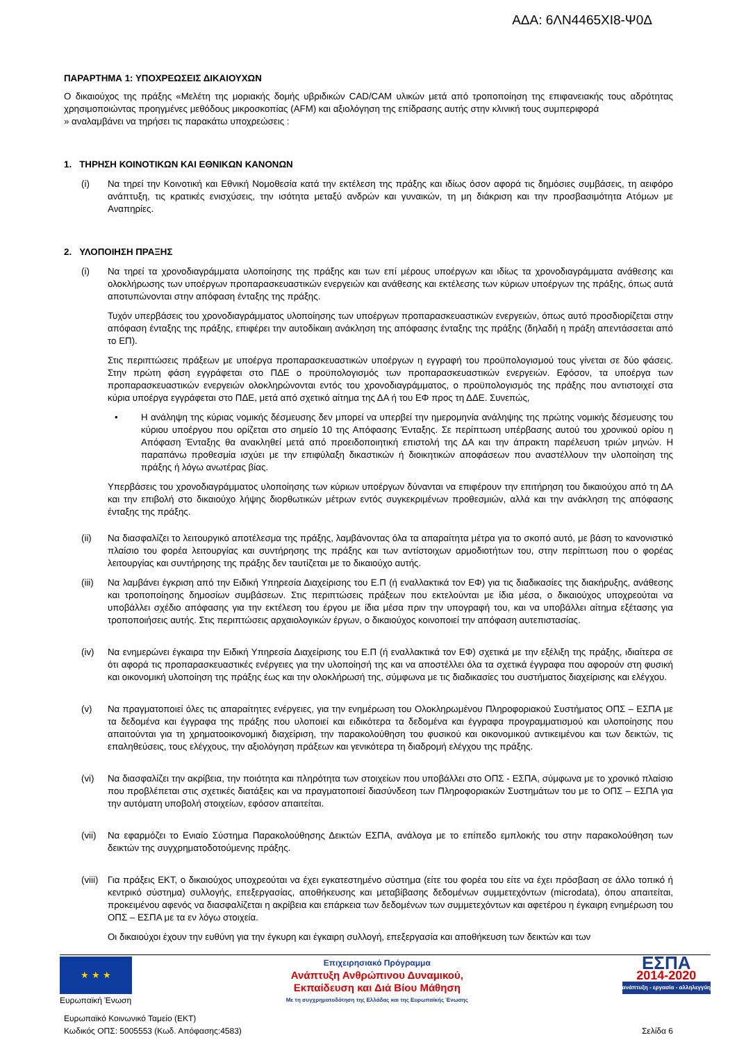ΑΔΑ: 6ΛΝ4465ΧΙ8-Ψ0Δ
ΠΑΡΑΡΤΗΜΑ 1: ΥΠΟΧΡΕΩΣΕΙΣ ΔΙΚΑΙΟΥΧΩΝ
Ο δικαιούχος της πράξης «Μελέτη της μοριακής δομής υβριδικών CAD/CAM υλικών μετά από τροποποίηση της επιφανειακής τους αδρότητας χρησιμοποιώντας προηγμένες μεθόδους μικροσκοπίας (AFM) και αξιολόγηση της επίδρασης αυτής στην κλινική τους συμπεριφορά
» αναλαμβάνει να τηρήσει τις παρακάτω υποχρεώσεις :
1. ΤΗΡΗΣΗ ΚΟΙΝΟΤΙΚΩΝ ΚΑΙ ΕΘΝΙΚΩΝ ΚΑΝΟΝΩΝ
(i) Να τηρεί την Κοινοτική και Εθνική Νομοθεσία κατά την εκτέλεση της πράξης και ιδίως όσον αφορά τις δημόσιες συμβάσεις, τη αειφόρο ανάπτυξη, τις κρατικές ενισχύσεις, την ισότητα μεταξύ ανδρών και γυναικών, τη μη διάκριση και την προσβασιμότητα Ατόμων με Αναπηρίες.
2. ΥΛΟΠΟΙΗΣΗ ΠΡΑΞΗΣ
(i) Να τηρεί τα χρονοδιαγράμματα υλοποίησης της πράξης και των επί μέρους υποέργων και ιδίως τα χρονοδιαγράμματα ανάθεσης και ολοκλήρωσης των υποέργων προπαρασκευαστικών ενεργειών και ανάθεσης και εκτέλεσης των κύριων υποέργων της πράξης, όπως αυτά αποτυπώνονται στην απόφαση ένταξης της πράξης.
Τυχόν υπερβάσεις του χρονοδιαγράμματος υλοποίησης των υποέργων προπαρασκευαστικών ενεργειών, όπως αυτό προσδιορίζεται στην απόφαση ένταξης της πράξης, επιφέρει την αυτοδίκαιη ανάκληση της απόφασης ένταξης της πράξης (δηλαδή η πράξη απεντάσσεται από το ΕΠ).
Στις περιπτώσεις πράξεων με υποέργα προπαρασκευαστικών υποέργων η εγγραφή του προϋπολογισμού τους γίνεται σε δύο φάσεις. Στην πρώτη φάση εγγράφεται στο ΠΔΕ ο προϋπολογισμός των προπαρασκευαστικών ενεργειών. Εφόσον, τα υποέργα των προπαρασκευαστικών ενεργειών ολοκληρώνονται εντός του χρονοδιαγράμματος, ο προϋπολογισμός της πράξης που αντιστοιχεί στα κύρια υποέργα εγγράφεται στο ΠΔΕ, μετά από σχετικό αίτημα της ΔΑ ή του ΕΦ προς τη ΔΔΕ. Συνεπώς,
• Η ανάληψη της κύριας νομικής δέσμευσης δεν μπορεί να υπερβεί την ημερομηνία ανάληψης της πρώτης νομικής δέσμευσης του κύριου υποέργου που ορίζεται στο σημείο 10 της Απόφασης Ένταξης. Σε περίπτωση υπέρβασης αυτού του χρονικού ορίου η Απόφαση Ένταξης θα ανακληθεί μετά από προειδοποιητική επιστολή της ΔΑ και την άπρακτη παρέλευση τριών μηνών. Η παραπάνω προθεσμία ισχύει με την επιφύλαξη δικαστικών ή διοικητικών αποφάσεων που αναστέλλουν την υλοποίηση της πράξης ή λόγω ανωτέρας βίας.
Υπερβάσεις του χρονοδιαγράμματος υλοποίησης των κύριων υποέργων δύνανται να επιφέρουν την επιτήρηση του δικαιούχου από τη ΔΑ και την επιβολή στο δικαιούχο λήψης διορθωτικών μέτρων εντός συγκεκριμένων προθεσμιών, αλλά και την ανάκληση της απόφασης ένταξης της πράξης.
(ii) Να διασφαλίζει το λειτουργικό αποτέλεσμα της πράξης, λαμβάνοντας όλα τα απαραίτητα μέτρα για το σκοπό αυτό, με βάση το κανονιστικό πλαίσιο του φορέα λειτουργίας και συντήρησης της πράξης και των αντίστοιχων αρμοδιοτήτων του, στην περίπτωση που ο φορέας λειτουργίας και συντήρησης της πράξης δεν ταυτίζεται με το δικαιούχο αυτής.
(iii)
Να λαμβάνει έγκριση από την Ειδική Υπηρεσία Διαχείρισης του Ε.Π (ή εναλλακτικά τον ΕΦ) για τις διαδικασίες της διακήρυξης, ανάθεσης και τροποποίησης δημοσίων συμβάσεων. Στις περιπτώσεις πράξεων που εκτελούνται με ίδια μέσα, ο δικαιούχος υποχρεούται να υποβάλλει σχέδιο απόφασης για την εκτέλεση του έργου με ίδια μέσα πριν την υπογραφή του, και να υποβάλλει αίτημα εξέτασης για τροποποιήσεις αυτής. Στις περιπτώσεις αρχαιολογικών έργων, ο δικαιούχος κοινοποιεί την απόφαση αυτεπιστασίας.
(iv) Να ενημερώνει έγκαιρα την Ειδική Υπηρεσία Διαχείρισης του Ε.Π (ή εναλλακτικά τον ΕΦ) σχετικά με την εξέλιξη της πράξης, ιδιαίτερα σε ότι αφορά τις προπαρασκευαστικές ενέργειες για την υλοποίησή της και να αποστέλλει όλα τα σχετικά έγγραφα που αφορούν στη φυσική και οικονομική υλοποίηση της πράξης έως και την ολοκλήρωσή της, σύμφωνα με τις διαδικασίες του συστήματος διαχείρισης και ελέγχου.
(v) Να πραγματοποιεί όλες τις απαραίτητες ενέργειες, για την ενημέρωση του Ολοκληρωμένου Πληροφοριακού Συστήματος ΟΠΣ – ΕΣΠΑ με τα δεδομένα και έγγραφα της πράξης που υλοποιεί και ειδικότερα τα δεδομένα και έγγραφα προγραμματισμού και υλοποίησης που απαιτούνται για τη χρηματοοικονομική διαχείριση, την παρακολούθηση του φυσικού και οικονομικού αντικειμένου και των δεικτών, τις επαληθεύσεις, τους ελέγχους, την αξιολόγηση πράξεων και γενικότερα τη διαδρομή ελέγχου της πράξης.
(vi) Να διασφαλίζει την ακρίβεια, την ποιότητα και πληρότητα των στοιχείων που υποβάλλει στο ΟΠΣ - ΕΣΠΑ, σύμφωνα με το χρονικό πλαίσιο που προβλέπεται στις σχετικές διατάξεις και να πραγματοποιεί διασύνδεση των Πληροφοριακών Συστημάτων του με το ΟΠΣ – ΕΣΠΑ για την αυτόματη υποβολή στοιχείων, εφόσον απαιτείται.
(vii)
Να εφαρμόζει το Ενιαίο Σύστημα Παρακολούθησης Δεικτών ΕΣΠΑ, ανάλογα με το επίπεδο εμπλοκής του στην παρακολούθηση των δεικτών της συγχρηματοδοτούμενης πράξης.
(viii)
Για πράξεις ΕΚΤ, ο δικαιούχος υποχρεούται να έχει εγκατεστημένο σύστημα (είτε του φορέα του είτε να έχει πρόσβαση σε άλλο τοπικό ή κεντρικό σύστημα) συλλογής, επεξεργασίας, αποθήκευσης και μεταβίβασης δεδομένων συμμετεχόντων (microdata), όπου απαιτείται, προκειμένου αφενός να διασφαλίζεται η ακρίβεια και επάρκεια των δεδομένων των συμμετεχόντων και αφετέρου η έγκαιρη ενημέρωση του ΟΠΣ – ΕΣΠΑ με τα εν λόγω στοιχεία.
Οι δικαιούχοι έχουν την ευθύνη για την έγκυρη και έγκαιρη συλλογή, επεξεργασία και αποθήκευση των δεικτών και των
★ ★ ★
Ευρωπαϊκή Ένωση
Επιχειρησιακό Πρόγραμμα
Ανάπτυξη Ανθρώπινου Δυναμικού,
Εκπαίδευση και Διά Βίου Μάθηση
Με τη συγχρηματοδότηση της Ελλάδας και της Ευρωπαϊκής Ένωσης
ΕΣΠΑ
2014-2020
ανάπτυξη - εργασία - αλληλεγγύη
Ευρωπαϊκό Κοινωνικό Ταμείο (ΕΚΤ)
Κωδικός ΟΠΣ: 5005553 (Κωδ. Απόφασης:4583)
Σελίδα 6